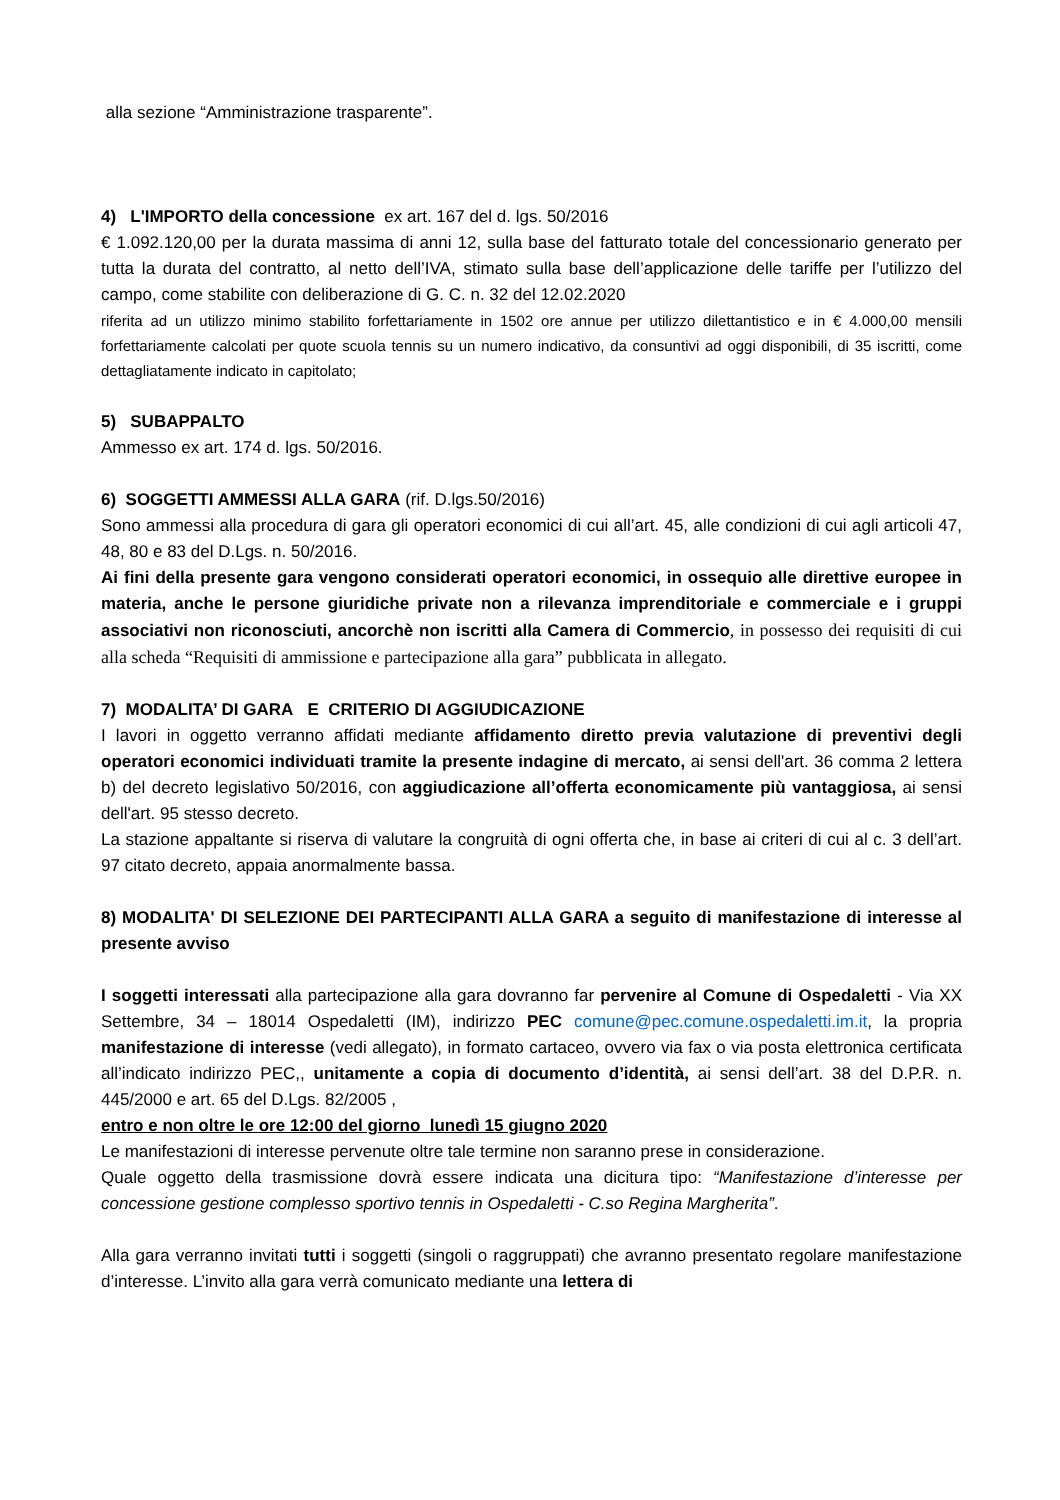alla sezione “Amministrazione trasparente”.
4) L'IMPORTO della concessione ex art. 167 del d. lgs. 50/2016
€ 1.092.120,00 per la durata massima di anni 12, sulla base del fatturato totale del concessionario generato per tutta la durata del contratto, al netto dell’IVA, stimato sulla base dell’applicazione delle tariffe per l’utilizzo del campo, come stabilite con deliberazione di G. C. n. 32 del 12.02.2020
riferita ad un utilizzo minimo stabilito forfettariamente in 1502 ore annue per utilizzo dilettantistico e in € 4.000,00 mensili forfettariamente calcolati per quote scuola tennis su un numero indicativo, da consuntivi ad oggi disponibili, di 35 iscritti, come dettagliatamente indicato in capitolato;
5) SUBAPPALTO
Ammesso ex art. 174 d. lgs. 50/2016.
6) SOGGETTI AMMESSI ALLA GARA (rif. D.lgs.50/2016)
Sono ammessi alla procedura di gara gli operatori economici di cui all’art. 45, alle condizioni di cui agli articoli 47, 48, 80 e 83 del D.Lgs. n. 50/2016.
Ai fini della presente gara vengono considerati operatori economici, in ossequio alle direttive europee in materia, anche le persone giuridiche private non a rilevanza imprenditoriale e commerciale e i gruppi associativi non riconosciuti, ancorchè non iscritti alla Camera di Commercio, in possesso dei requisiti di cui alla scheda “Requisiti di ammissione e partecipazione alla gara” pubblicata in allegato.
7) MODALITA’ DI GARA E CRITERIO DI AGGIUDICAZIONE
I lavori in oggetto verranno affidati mediante affidamento diretto previa valutazione di preventivi degli operatori economici individuati tramite la presente indagine di mercato, ai sensi dell'art. 36 comma 2 lettera b) del decreto legislativo 50/2016, con aggiudicazione all’offerta economicamente più vantaggiosa, ai sensi dell'art. 95 stesso decreto.
La stazione appaltante si riserva di valutare la congruità di ogni offerta che, in base ai criteri di cui al c. 3 dell’art. 97 citato decreto, appaia anormalmente bassa.
8) MODALITA' DI SELEZIONE DEI PARTECIPANTI ALLA GARA a seguito di manifestazione di interesse al presente avviso
I soggetti interessati alla partecipazione alla gara dovranno far pervenire al Comune di Ospedaletti - Via XX Settembre, 34 – 18014 Ospedaletti (IM), indirizzo PEC comune@pec.comune.ospedaletti.im.it, la propria manifestazione di interesse (vedi allegato), in formato cartaceo, ovvero via fax o via posta elettronica certificata all’indicato indirizzo PEC,, unitamente a copia di documento d’identità, ai sensi dell’art. 38 del D.P.R. n. 445/2000 e art. 65 del D.Lgs. 82/2005 ,
entro e non oltre le ore 12:00 del giorno lunedì 15 giugno 2020
Le manifestazioni di interesse pervenute oltre tale termine non saranno prese in considerazione.
Quale oggetto della trasmissione dovrà essere indicata una dicitura tipo: “Manifestazione d’interesse per concessione gestione complesso sportivo tennis in Ospedaletti - C.so Regina Margherita”.
Alla gara verranno invitati tutti i soggetti (singoli o raggruppati) che avranno presentato regolare manifestazione d’interesse. L’invito alla gara verrà comunicato mediante una lettera di